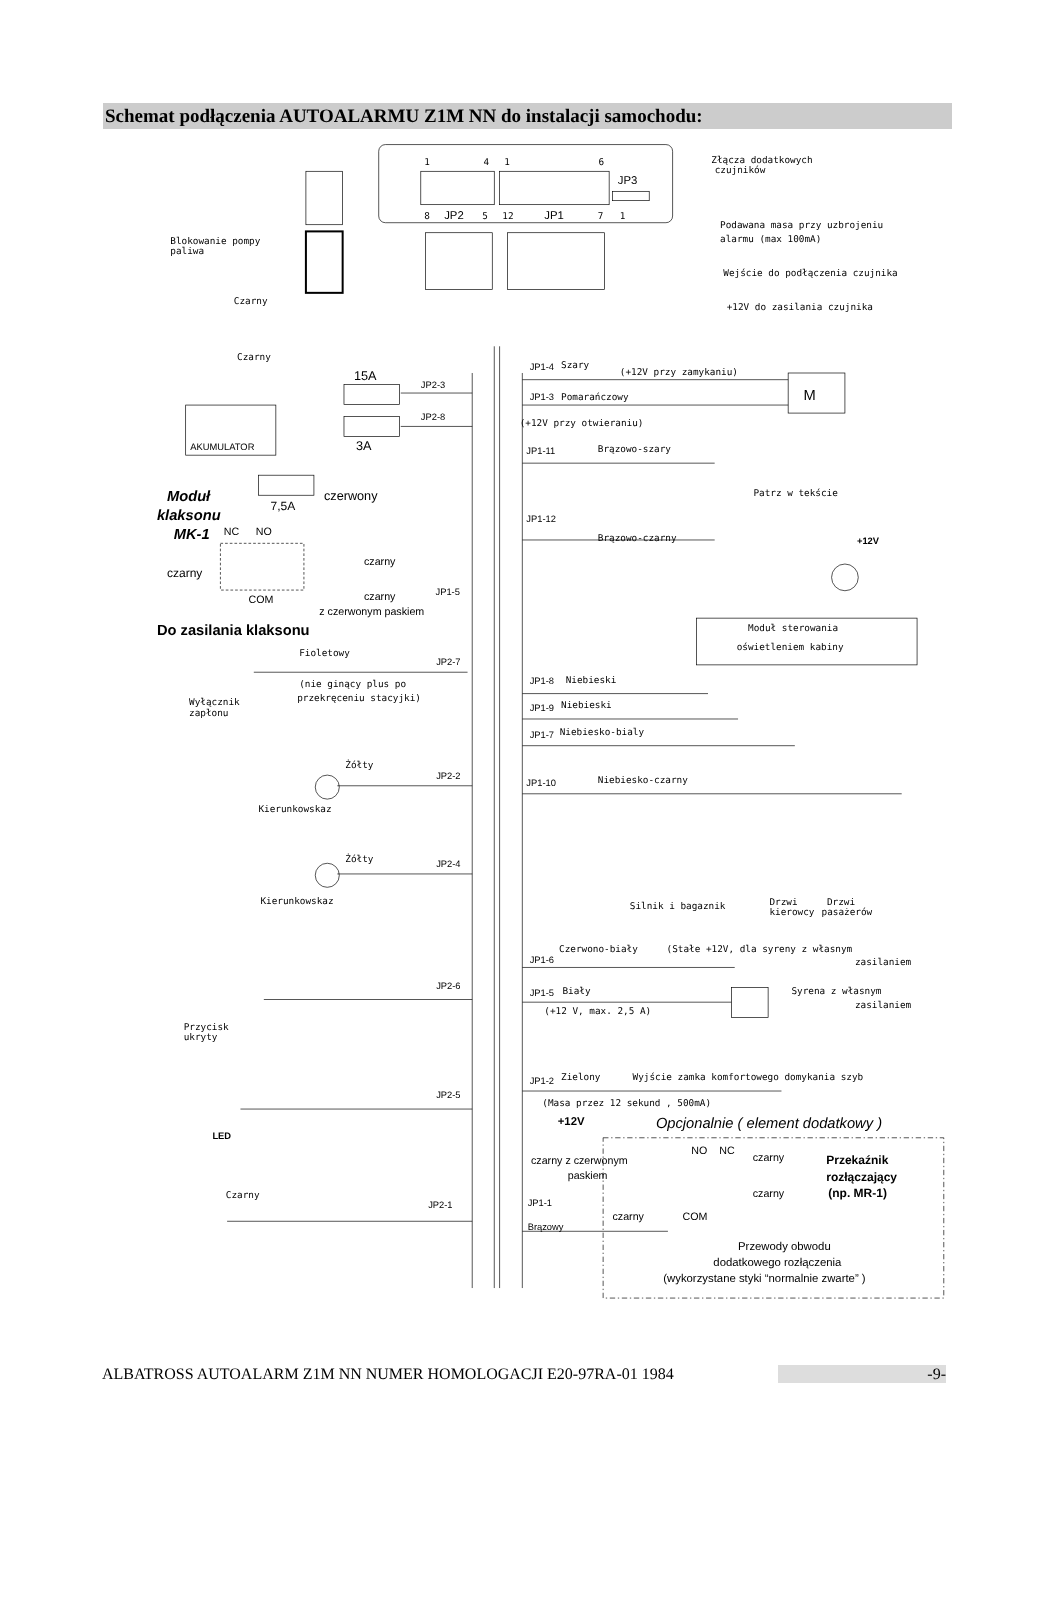Schemat podłączenia AUTOALARMU Z1M NN do instalacji samochodu:
1
4
1
6
JP3
8
JP2
5
12
JP1
7
1
Złącza dodatkowych
czujników
Podawana masa przy uzbrojeniu
alarmu (max 100mA)
Wejście do podłączenia czujnika
+12V do zasilania czujnika
Blokowanie pompy
paliwa
Czarny
Czarny
JP1-4
Szary
(+12V przy zamykaniu)
M
JP1-3
Pomarańczowy
(+12V przy otwieraniu)
15A
JP2-3
JP2-8
3A
AKUMULATOR
JP1-11
Brązowo-szary
Patrz w tekście
Moduł
klaksonu
MK-1
7,5A
czerwony
NC
NO
JP1-12
Brązowo-czarny
+12V
czarny
czarny
COM
czarny
JP1-5
z czerwonym paskiem
Moduł sterowania
oświetleniem kabiny
Do zasilania klaksonu
Fioletowy
JP2-7
(nie ginący plus po
przekręceniu stacyjki)
Wyłącznik
zapłonu
JP1-8
Niebieski
JP1-9
Niebieski
JP1-7
Niebiesko-bialy
Żółty
JP2-2
JP1-10
Niebiesko-czarny
Kierunkowskaz
Żółty
JP2-4
Kierunkowskaz
Silnik i bagaznik
Drzwi
kierowcy
Drzwi
pasażerów
JP1-6
Czerwono-biały
(Stałe +12V, dla syreny z własnym
zasilaniem
JP2-6
JP1-5
Biały
Syrena z własnym
zasilaniem
(+12 V, max. 2,5 A)
Przycisk
ukryty
JP1-2
Zielony
Wyjście zamka komfortowego domykania szyb
(Masa przez 12 sekund , 500mA)
JP2-5
+12V
Opcjonalnie ( element dodatkowy )
LED
NO
NC
czarny
czarny z czerwonym
paskiem
Przekaźnik
rozłączający
(np. MR-1)
Czarny
czarny
JP2-1
JP1-1
czarny
COM
Brązowy
Przewody obwodu
dodatkowego rozłączenia
(wykorzystane styki “normalnie zwarte” )
ALBATROSS AUTOALARM Z1M NN NUMER HOMOLOGACJI E20-97RA-01 1984 -9-